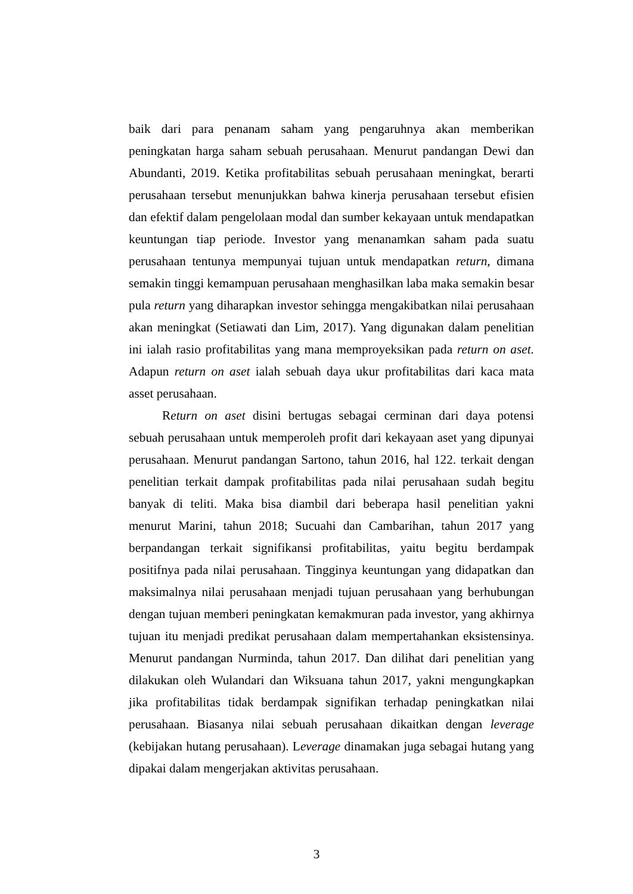baik dari para penanam saham yang pengaruhnya akan memberikan peningkatan harga saham sebuah perusahaan. Menurut pandangan Dewi dan Abundanti, 2019. Ketika profitabilitas sebuah perusahaan meningkat, berarti perusahaan tersebut menunjukkan bahwa kinerja perusahaan tersebut efisien dan efektif dalam pengelolaan modal dan sumber kekayaan untuk mendapatkan keuntungan tiap periode. Investor yang menanamkan saham pada suatu perusahaan tentunya mempunyai tujuan untuk mendapatkan return, dimana semakin tinggi kemampuan perusahaan menghasilkan laba maka semakin besar pula return yang diharapkan investor sehingga mengakibatkan nilai perusahaan akan meningkat (Setiawati dan Lim, 2017). Yang digunakan dalam penelitian ini ialah rasio profitabilitas yang mana memproyeksikan pada return on aset. Adapun return on aset ialah sebuah daya ukur profitabilitas dari kaca mata asset perusahaan.
Return on aset disini bertugas sebagai cerminan dari daya potensi sebuah perusahaan untuk memperoleh profit dari kekayaan aset yang dipunyai perusahaan. Menurut pandangan Sartono, tahun 2016, hal 122. terkait dengan penelitian terkait dampak profitabilitas pada nilai perusahaan sudah begitu banyak di teliti. Maka bisa diambil dari beberapa hasil penelitian yakni menurut Marini, tahun 2018; Sucuahi dan Cambarihan, tahun 2017 yang berpandangan terkait signifikansi profitabilitas, yaitu begitu berdampak positifnya pada nilai perusahaan. Tingginya keuntungan yang didapatkan dan maksimalnya nilai perusahaan menjadi tujuan perusahaan yang berhubungan dengan tujuan memberi peningkatan kemakmuran pada investor, yang akhirnya tujuan itu menjadi predikat perusahaan dalam mempertahankan eksistensinya. Menurut pandangan Nurminda, tahun 2017. Dan dilihat dari penelitian yang dilakukan oleh Wulandari dan Wiksuana tahun 2017, yakni mengungkapkan jika profitabilitas tidak berdampak signifikan terhadap peningkatkan nilai perusahaan. Biasanya nilai sebuah perusahaan dikaitkan dengan leverage (kebijakan hutang perusahaan). Leverage dinamakan juga sebagai hutang yang dipakai dalam mengerjakan aktivitas perusahaan.
3